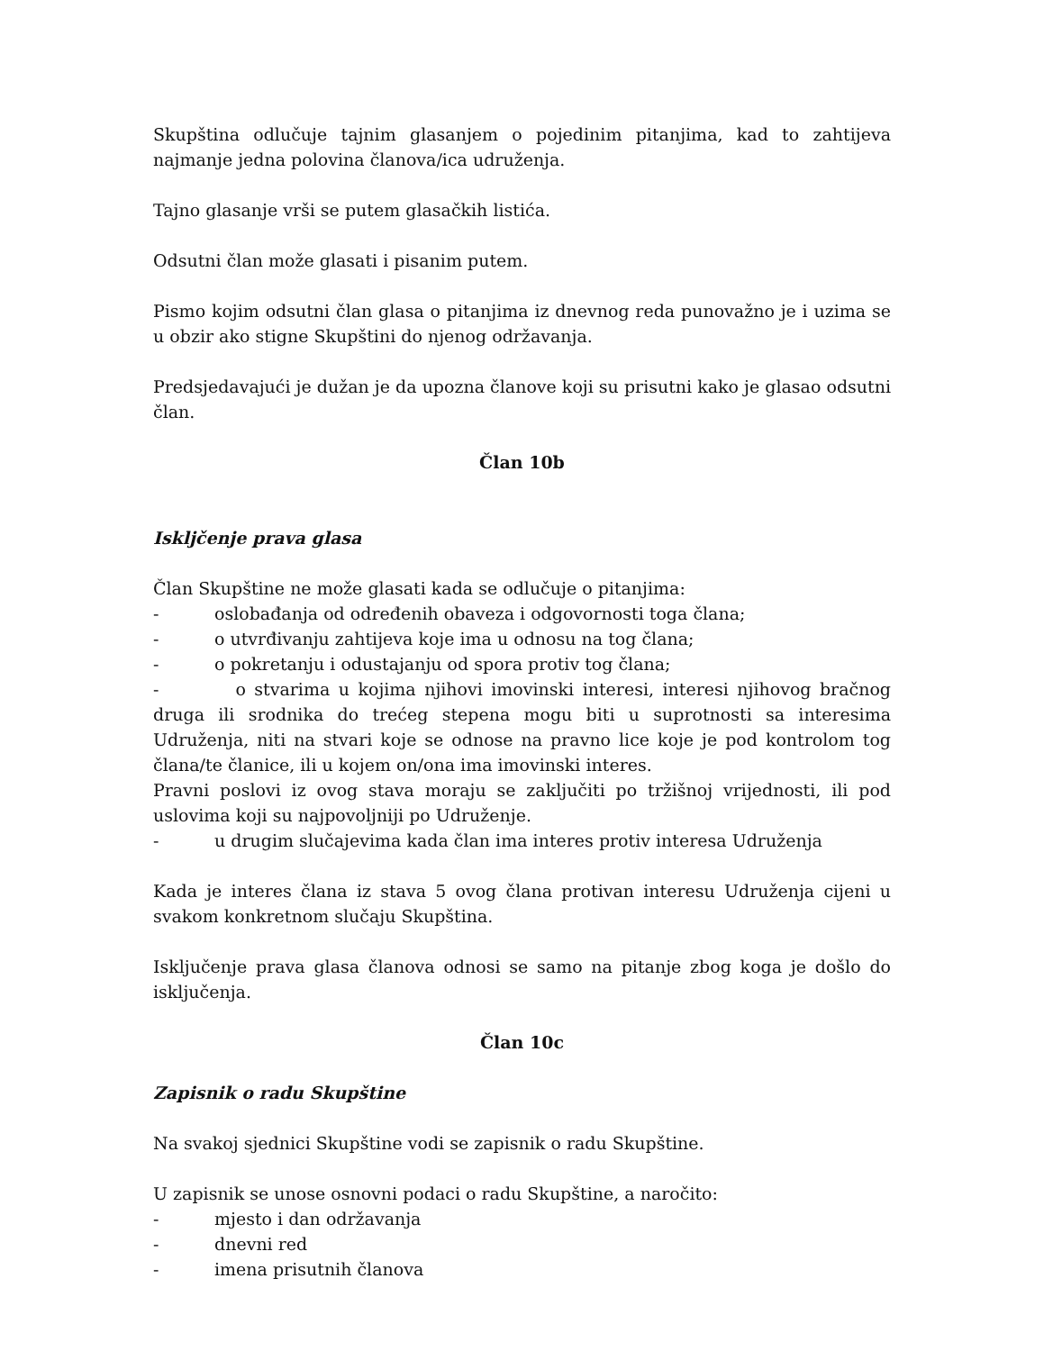Skupština odlučuje tajnim glasanjem o pojedinim pitanjima, kad to zahtijeva najmanje jedna polovina članova/ica udruženja.
Tajno glasanje vrši se putem glasačkih listića.
Odsutni član može glasati i pisanim putem.
Pismo kojim odsutni član glasa o pitanjima iz dnevnog reda punovažno je i uzima se u obzir ako stigne Skupštini do njenog održavanja.
Predsjedavajući je dužan je da upozna članove koji su prisutni kako je glasao odsutni član.
Član 10b
Iskljčenje prava glasa
Član Skupštine ne može glasati kada se odlučuje o pitanjima:
- oslobađanja od određenih obaveza i odgovornosti toga člana;
- o utvrđivanju zahtijeva koje ima u odnosu na tog člana;
- o pokretanju i odustajanju od spora protiv tog člana;
- o stvarima u kojima njihovi imovinski interesi, interesi njihovog bračnog druga ili srodnika do trećeg stepena mogu biti u suprotnosti sa interesima Udruženja, niti na stvari koje se odnose na pravno lice koje je pod kontrolom tog člana/te članice, ili u kojem on/ona ima imovinski interes.
Pravni poslovi iz ovog stava moraju se zaključiti po tržišnoj vrijednosti, ili pod uslovima koji su najpovoljniji po Udruženje.
- u drugim slučajevima kada član ima interes protiv interesa Udruženja
Kada je interes člana iz stava 5 ovog člana protivan interesu Udruženja cijeni u svakom konkretnom slučaju Skupština.
Isključenje prava glasa članova odnosi se samo na pitanje zbog koga je došlo do isključenja.
Član 10c
Zapisnik o radu Skupštine
Na svakoj sjednici Skupštine vodi se zapisnik o radu Skupštine.
U zapisnik se unose osnovni podaci o radu Skupštine, a naročito:
- mjesto i dan održavanja
- dnevni red
- imena prisutnih članova